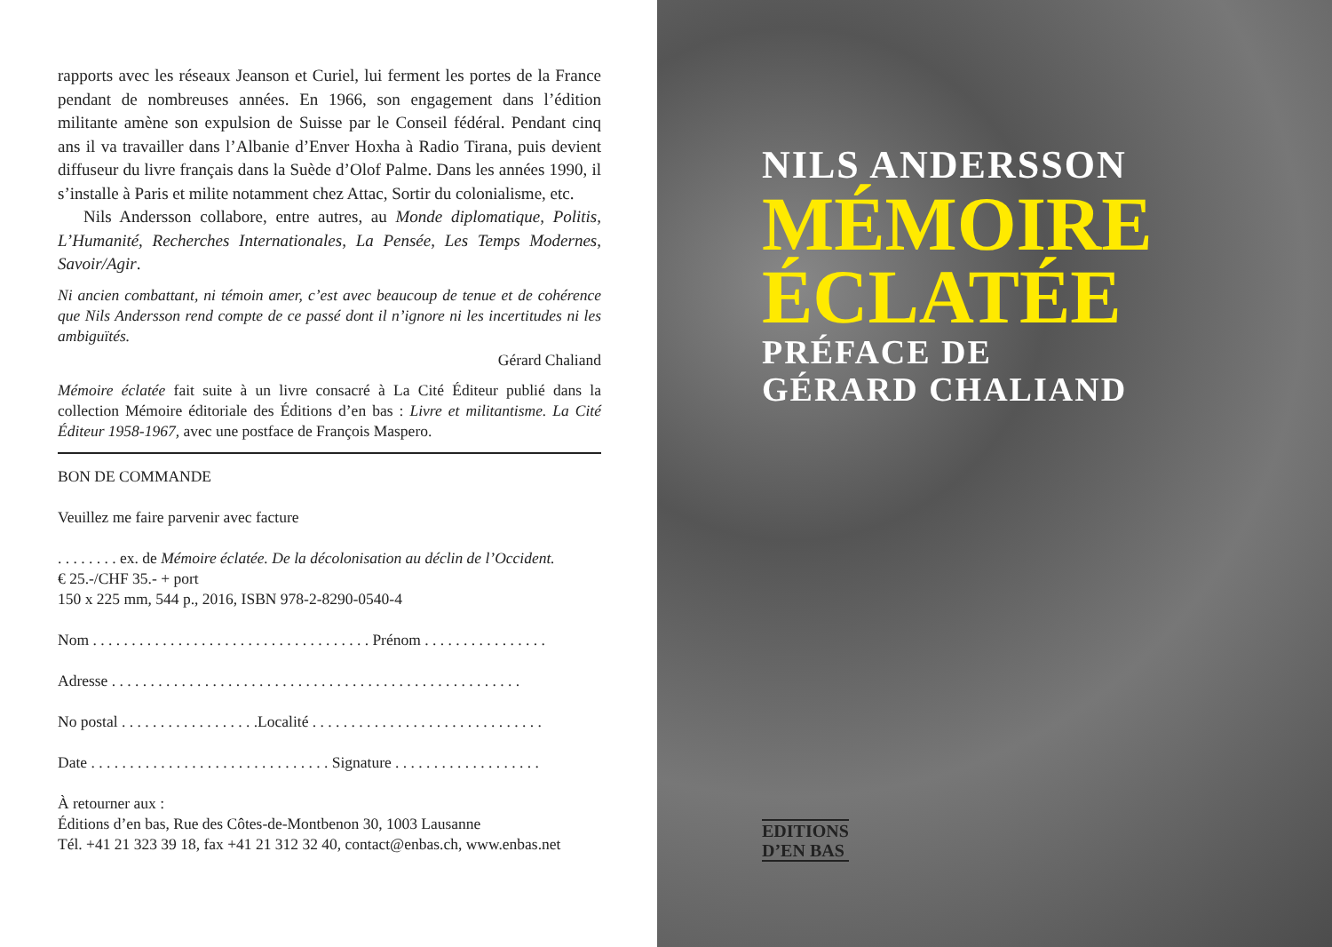rapports avec les réseaux Jeanson et Curiel, lui ferment les portes de la France pendant de nombreuses années. En 1966, son engagement dans l’édition militante amène son expulsion de Suisse par le Conseil fédéral. Pendant cinq ans il va travailler dans l’Albanie d’Enver Hoxha à Radio Tirana, puis devient diffuseur du livre français dans la Suède d’Olof Palme. Dans les années 1990, il s’installe à Paris et milite notamment chez Attac, Sortir du colonialisme, etc.
Nils Andersson collabore, entre autres, au Monde diplomatique, Politis, L’Humanité, Recherches Internationales, La Pensée, Les Temps Modernes, Savoir/Agir.
Ni ancien combattant, ni témoin amer, c’est avec beaucoup de tenue et de cohérence que Nils Andersson rend compte de ce passé dont il n’ignore ni les incertitudes ni les ambiguïtés.
Gérard Chaliand
Mémoire éclatée fait suite à un livre consacré à La Cité Éditeur publié dans la collection Mémoire éditoriale des Éditions d’en bas : Livre et militantisme. La Cité Éditeur 1958-1967, avec une postface de François Maspero.
BON DE COMMANDE
Veuillez me faire parvenir avec facture
. . . . . . . . ex. de Mémoire éclatée. De la décolonisation au déclin de l’Occident.
€ 25.-/CHF 35.- + port
150 x 225 mm, 544 p., 2016, ISBN 978-2-8290-0540-4
Nom . . . . . . . . . . . . . . . . . . . . . . . . . . . . . . . . . . . . Prénom . . . . . . . . . . . . . . . .
Adresse . . . . . . . . . . . . . . . . . . . . . . . . . . . . . . . . . . . . . . . . . . . . . . . . . . . . .
No postal . . . . . . . . . . . . . . . . . .Localité . . . . . . . . . . . . . . . . . . . . . . . . . . . . . .
Date . . . . . . . . . . . . . . . . . . . . . . . . . . . . . . . Signature . . . . . . . . . . . . . . . . . . .
À retourner aux :
Éditions d’en bas, Rue des Côtes-de-Montbenon 30, 1003 Lausanne
Tél. +41 21 323 39 18, fax +41 21 312 32 40, contact@enbas.ch, www.enbas.net
NILS ANDERSSON
MÉMOIRE
ÉCLATÉE
PRÉFACE DE
GÉRARD CHALIAND
EDITIONS
D’EN BAS